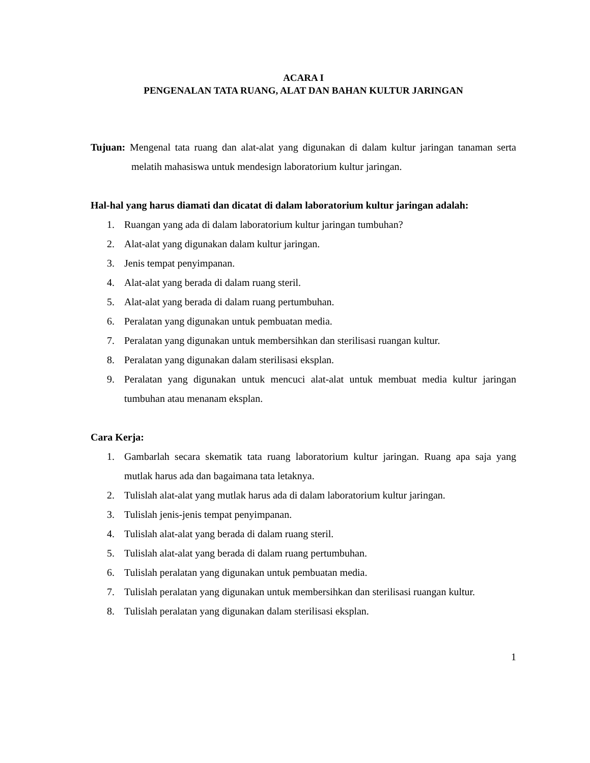ACARA I
PENGENALAN TATA RUANG, ALAT DAN BAHAN KULTUR JARINGAN
Tujuan: Mengenal tata ruang dan alat-alat yang digunakan di dalam kultur jaringan tanaman serta melatih mahasiswa untuk mendesign laboratorium kultur jaringan.
Hal-hal yang harus diamati dan dicatat di dalam laboratorium kultur jaringan adalah:
1. Ruangan yang ada di dalam laboratorium kultur jaringan tumbuhan?
2. Alat-alat yang digunakan dalam kultur jaringan.
3. Jenis tempat penyimpanan.
4. Alat-alat yang berada di dalam ruang steril.
5. Alat-alat yang berada di dalam ruang pertumbuhan.
6. Peralatan yang digunakan untuk pembuatan media.
7. Peralatan yang digunakan untuk membersihkan dan sterilisasi ruangan kultur.
8. Peralatan yang digunakan dalam sterilisasi eksplan.
9. Peralatan yang digunakan untuk mencuci alat-alat untuk membuat media kultur jaringan tumbuhan atau menanam eksplan.
Cara Kerja:
1. Gambarlah secara skematik tata ruang laboratorium kultur jaringan. Ruang apa saja yang mutlak harus ada dan bagaimana tata letaknya.
2. Tulislah alat-alat yang mutlak harus ada di dalam laboratorium kultur jaringan.
3. Tulislah jenis-jenis tempat penyimpanan.
4. Tulislah alat-alat yang berada di dalam ruang steril.
5. Tulislah alat-alat yang berada di dalam ruang pertumbuhan.
6. Tulislah peralatan yang digunakan untuk pembuatan media.
7. Tulislah peralatan yang digunakan untuk membersihkan dan sterilisasi ruangan kultur.
8. Tulislah peralatan yang digunakan dalam sterilisasi eksplan.
1